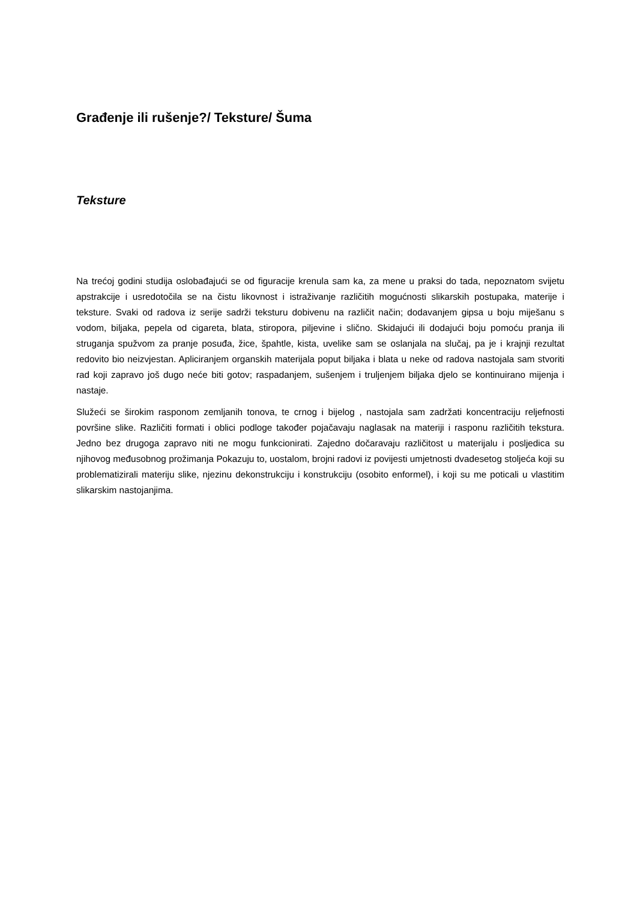Građenje ili rušenje?/ Teksture/ Šuma
Teksture
Na trećoj godini studija oslobađajući se od figuracije krenula sam ka, za mene u praksi do tada, nepoznatom svijetu apstrakcije i usredotočila se na čistu likovnost i istraživanje različitih mogućnosti slikarskih postupaka, materije i teksture. Svaki od radova iz serije sadrži teksturu dobivenu na različit način; dodavanjem gipsa u boju miješanu s vodom, biljaka, pepela od cigareta, blata, stiropora, piljevine i slično. Skidajući ili dodajući boju pomoću pranja ili struganja spužvom za pranje posuđa, žice, špahtle, kista, uvelike sam se oslanjala na slučaj, pa je i krajnji rezultat redovito bio neizvjestan. Apliciranjem organskih materijala poput biljaka i blata u neke od radova nastojala sam stvoriti rad koji zapravo još dugo neće biti gotov; raspadanjem, sušenjem i truljenjem biljaka djelo se kontinuirano mijenja i nastaje.
Služeći se širokim rasponom zemljanih tonova, te crnog i bijelog , nastojala sam zadržati koncentraciju reljefnosti površine slike. Različiti formati i oblici podloge također pojačavaju naglasak na materiji i rasponu različitih tekstura. Jedno bez drugoga zapravo niti ne mogu funkcionirati. Zajedno dočaravaju različitost u materijalu i posljedica su njihovog međusobnog prožimanja Pokazuju to, uostalom, brojni radovi iz povijesti umjetnosti dvadesetog stoljeća koji su problematizirali materiju slike, njezinu dekonstrukciju i konstrukciju (osobito enformel), i koji su me poticali u vlastitim slikarskim nastojanjima.